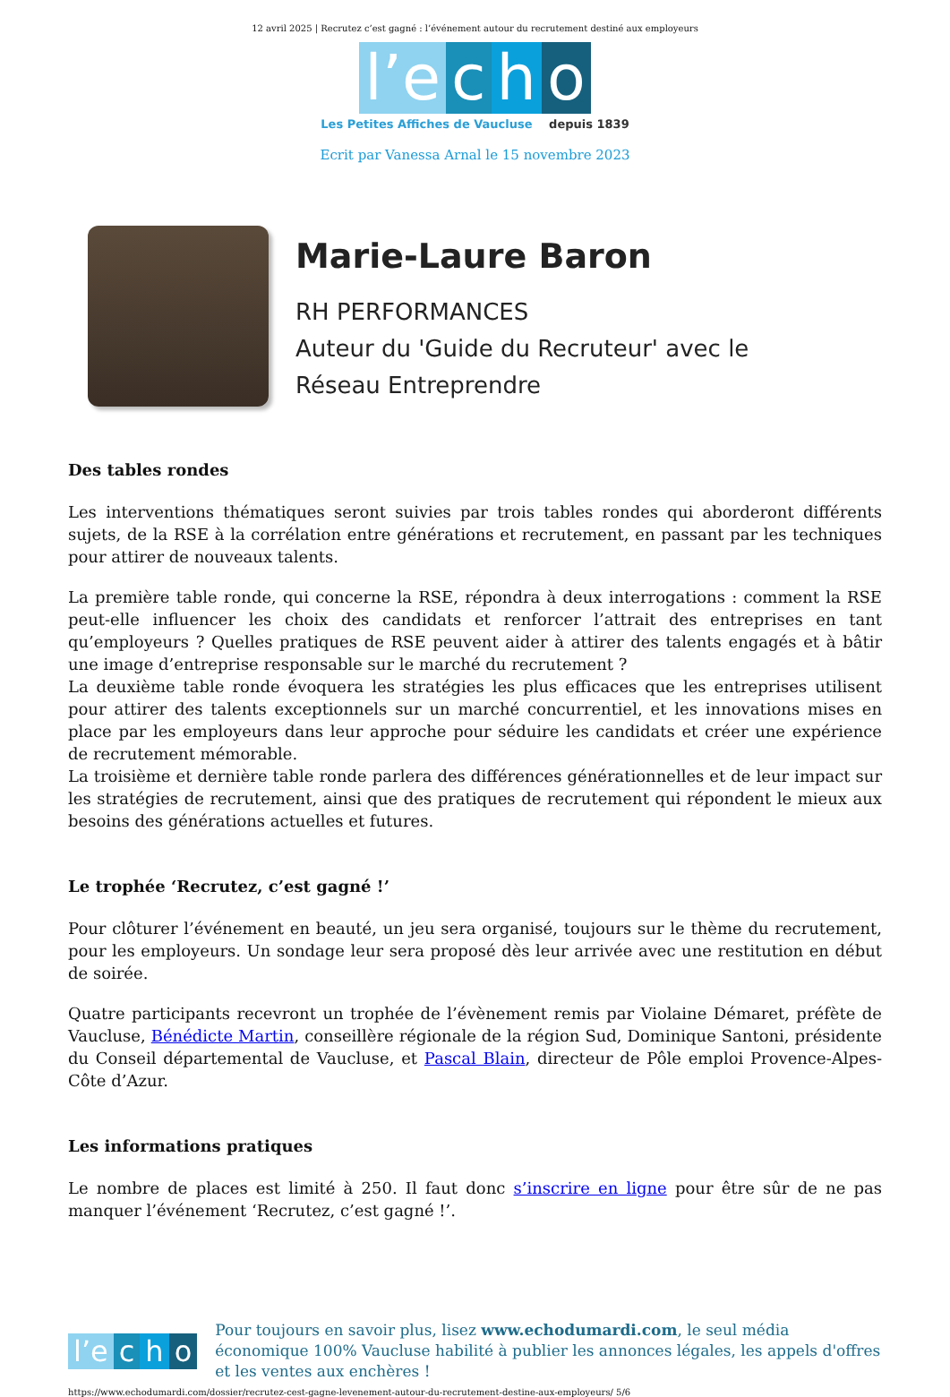12 avril 2025 | Recrutez c’est gagné : l’événement autour du recrutement destiné aux employeurs
l’e c h o
Les Petites Affiches de Vaucluse depuis 1839
Ecrit par Vanessa Arnal le 15 novembre 2023
Marie-Laure Baron
RH PERFORMANCES
Auteur du 'Guide du Recruteur' avec le
Réseau Entreprendre
Des tables rondes
Les interventions thématiques seront suivies par trois tables rondes qui aborderont différents sujets, de la RSE à la corrélation entre générations et recrutement, en passant par les techniques pour attirer de nouveaux talents.
La première table ronde, qui concerne la RSE, répondra à deux interrogations : comment la RSE peut-elle influencer les choix des candidats et renforcer l’attrait des entreprises en tant qu’employeurs ? Quelles pratiques de RSE peuvent aider à attirer des talents engagés et à bâtir une image d’entreprise responsable sur le marché du recrutement ?
La deuxième table ronde évoquera les stratégies les plus efficaces que les entreprises utilisent pour attirer des talents exceptionnels sur un marché concurrentiel, et les innovations mises en place par les employeurs dans leur approche pour séduire les candidats et créer une expérience de recrutement mémorable.
La troisième et dernière table ronde parlera des différences générationnelles et de leur impact sur les stratégies de recrutement, ainsi que des pratiques de recrutement qui répondent le mieux aux besoins des générations actuelles et futures.
Le trophée ‘Recrutez, c’est gagné !’
Pour clôturer l’événement en beauté, un jeu sera organisé, toujours sur le thème du recrutement, pour les employeurs. Un sondage leur sera proposé dès leur arrivée avec une restitution en début de soirée.
Quatre participants recevront un trophée de l’évènement remis par Violaine Démaret, préfète de Vaucluse, Bénédicte Martin, conseillère régionale de la région Sud, Dominique Santoni, présidente du Conseil départemental de Vaucluse, et Pascal Blain, directeur de Pôle emploi Provence-Alpes-Côte d’Azur.
Les informations pratiques
Le nombre de places est limité à 250. Il faut donc s’inscrire en ligne pour être sûr de ne pas manquer l’événement ‘Recrutez, c’est gagné !’.
l’e c h o
Pour toujours en savoir plus, lisez www.echodumardi.com, le seul média économique 100% Vaucluse habilité à publier les annonces légales, les appels d'offres et les ventes aux enchères !
https://www.echodumardi.com/dossier/recrutez-cest-gagne-levenement-autour-du-recrutement-destine-aux-employeurs/ 5/6